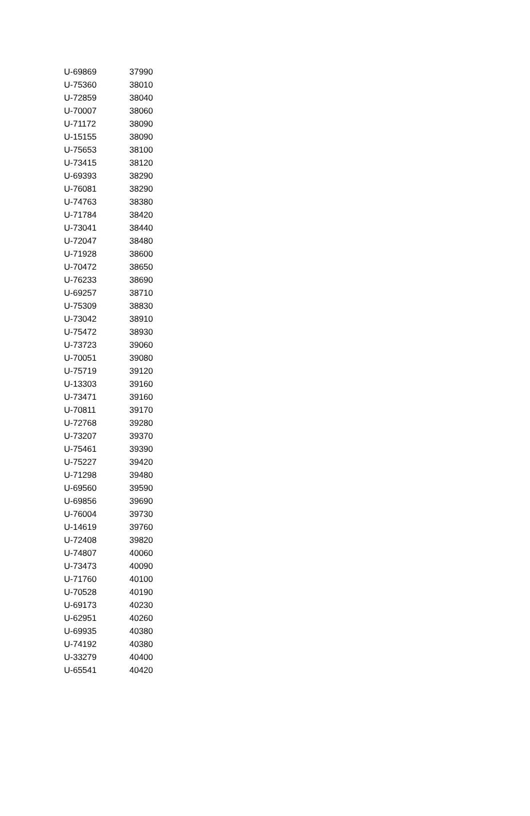| U-69869 | 37990 |
| U-75360 | 38010 |
| U-72859 | 38040 |
| U-70007 | 38060 |
| U-71172 | 38090 |
| U-15155 | 38090 |
| U-75653 | 38100 |
| U-73415 | 38120 |
| U-69393 | 38290 |
| U-76081 | 38290 |
| U-74763 | 38380 |
| U-71784 | 38420 |
| U-73041 | 38440 |
| U-72047 | 38480 |
| U-71928 | 38600 |
| U-70472 | 38650 |
| U-76233 | 38690 |
| U-69257 | 38710 |
| U-75309 | 38830 |
| U-73042 | 38910 |
| U-75472 | 38930 |
| U-73723 | 39060 |
| U-70051 | 39080 |
| U-75719 | 39120 |
| U-13303 | 39160 |
| U-73471 | 39160 |
| U-70811 | 39170 |
| U-72768 | 39280 |
| U-73207 | 39370 |
| U-75461 | 39390 |
| U-75227 | 39420 |
| U-71298 | 39480 |
| U-69560 | 39590 |
| U-69856 | 39690 |
| U-76004 | 39730 |
| U-14619 | 39760 |
| U-72408 | 39820 |
| U-74807 | 40060 |
| U-73473 | 40090 |
| U-71760 | 40100 |
| U-70528 | 40190 |
| U-69173 | 40230 |
| U-62951 | 40260 |
| U-69935 | 40380 |
| U-74192 | 40380 |
| U-33279 | 40400 |
| U-65541 | 40420 |